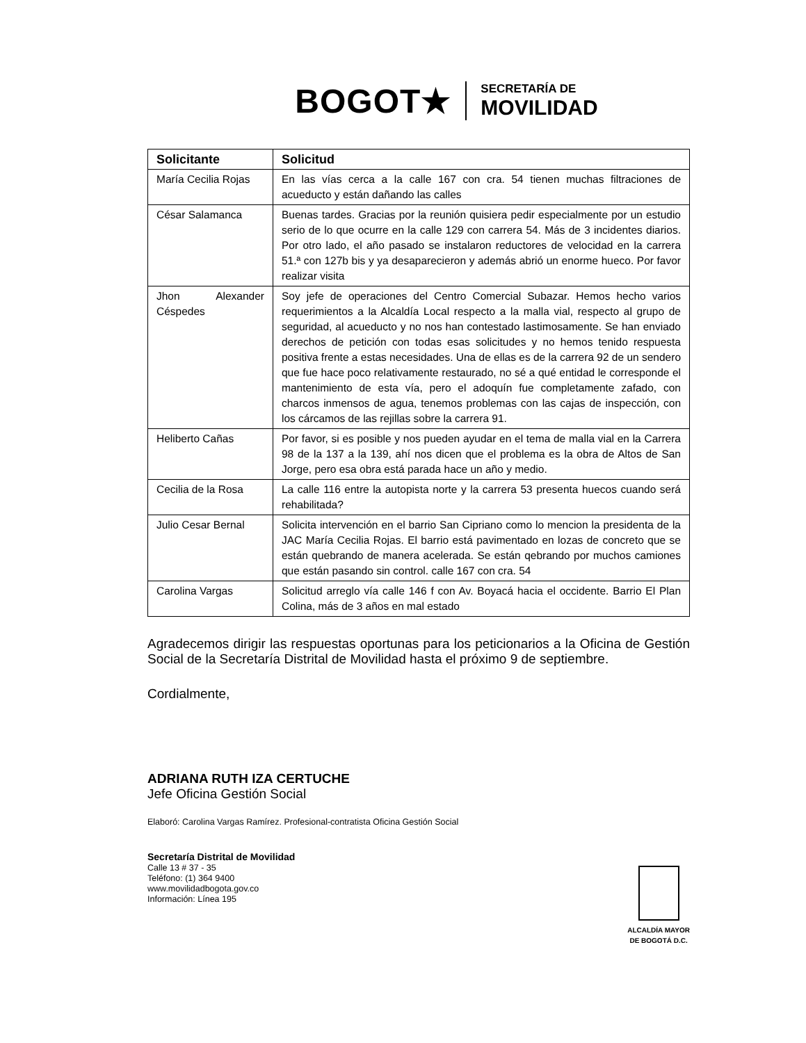BOGOT★
SECRETARÍA DE
MOVILIDAD
| Solicitante | Solicitud |
| --- | --- |
| María Cecilia Rojas | En las vías cerca a la calle 167 con cra. 54 tienen muchas filtraciones de acueducto y están dañando las calles |
| César Salamanca | Buenas tardes. Gracias por la reunión quisiera pedir especialmente por un estudio serio de lo que ocurre en la calle 129 con carrera 54. Más de 3 incidentes diarios. Por otro lado, el año pasado se instalaron reductores de velocidad en la carrera 51.ª con 127b bis y ya desaparecieron y además abrió un enorme hueco. Por favor realizar visita |
| Jhon Alexander Céspedes | Soy jefe de operaciones del Centro Comercial Subazar. Hemos hecho varios requerimientos a la Alcaldía Local respecto a la malla vial, respecto al grupo de seguridad, al acueducto y no nos han contestado lastimosamente. Se han enviado derechos de petición con todas esas solicitudes y no hemos tenido respuesta positiva frente a estas necesidades. Una de ellas es de la carrera 92 de un sendero que fue hace poco relativamente restaurado, no sé a qué entidad le corresponde el mantenimiento de esta vía, pero el adoquín fue completamente zafado, con charcos inmensos de agua, tenemos problemas con las cajas de inspección, con los cárcamos de las rejillas sobre la carrera 91. |
| Heliberto Cañas | Por favor, si es posible y nos pueden ayudar en el tema de malla vial en la Carrera 98 de la 137 a la 139, ahí nos dicen que el problema es la obra de Altos de San Jorge, pero esa obra está parada hace un año y medio. |
| Cecilia de la Rosa | La calle 116 entre la autopista norte y la carrera 53 presenta huecos cuando será rehabilitada? |
| Julio Cesar Bernal | Solicita intervención en el barrio San Cipriano como lo mencion la presidenta de la JAC María Cecilia Rojas. El barrio está pavimentado en lozas de concreto que se están quebrando de manera acelerada. Se están qebrando por muchos camiones que están pasando sin control. calle 167 con cra. 54 |
| Carolina Vargas | Solicitud arreglo vía calle 146 f con Av. Boyacá hacia el occidente. Barrio El Plan Colina, más de 3 años en mal estado |
Agradecemos dirigir las respuestas oportunas para los peticionarios a la Oficina de Gestión Social de la Secretaría Distrital de Movilidad hasta el próximo 9 de septiembre.
Cordialmente,
ADRIANA RUTH IZA CERTUCHE
Jefe Oficina Gestión Social
Elaboró: Carolina Vargas Ramírez. Profesional-contratista Oficina Gestión Social
Secretaría Distrital de Movilidad
Calle 13 # 37 - 35
Teléfono: (1) 364 9400
www.movilidadbogota.gov.co
Información: Línea 195
ALCALDÍA MAYOR
DE BOGOTÁ D.C.